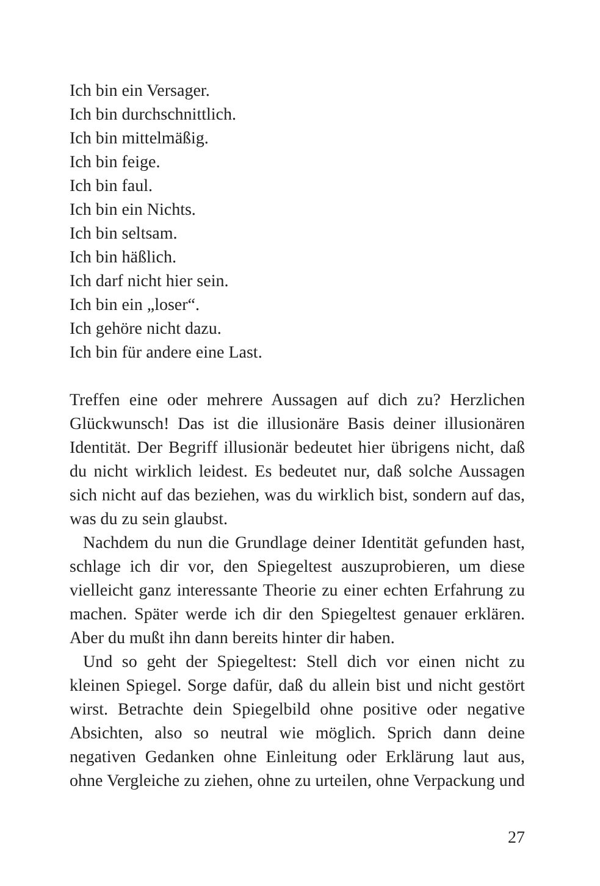Ich bin ein Versager.
Ich bin durchschnittlich.
Ich bin mittelmäßig.
Ich bin feige.
Ich bin faul.
Ich bin ein Nichts.
Ich bin seltsam.
Ich bin häßlich.
Ich darf nicht hier sein.
Ich bin ein „loser“.
Ich gehöre nicht dazu.
Ich bin für andere eine Last.
Treffen eine oder mehrere Aussagen auf dich zu? Herzlichen Glückwunsch! Das ist die illusionäre Basis deiner illusionären Identität. Der Begriff illusionär bedeutet hier übrigens nicht, daß du nicht wirklich leidest. Es bedeutet nur, daß solche Aussagen sich nicht auf das beziehen, was du wirklich bist, sondern auf das, was du zu sein glaubst.
Nachdem du nun die Grundlage deiner Identität gefunden hast, schlage ich dir vor, den Spiegeltest auszuprobieren, um diese vielleicht ganz interessante Theorie zu einer echten Erfahrung zu machen. Später werde ich dir den Spiegeltest genauer erklären. Aber du mußt ihn dann bereits hinter dir haben.
Und so geht der Spiegeltest: Stell dich vor einen nicht zu kleinen Spiegel. Sorge dafür, daß du allein bist und nicht gestört wirst. Betrachte dein Spiegelbild ohne positive oder negative Absichten, also so neutral wie möglich. Sprich dann deine negativen Gedanken ohne Einleitung oder Erklärung laut aus, ohne Vergleiche zu ziehen, ohne zu urteilen, ohne Verpackung und
27